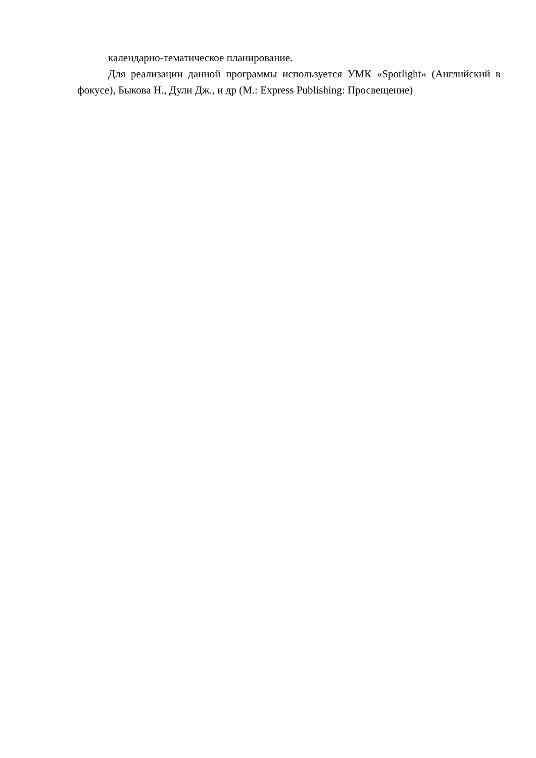календарно-тематическое планирование.
Для реализации данной программы используется УМК «Spotlight» (Английский в фокусе), Быкова Н., Дули Дж., и др (М.: Express Publishing: Просвещение)